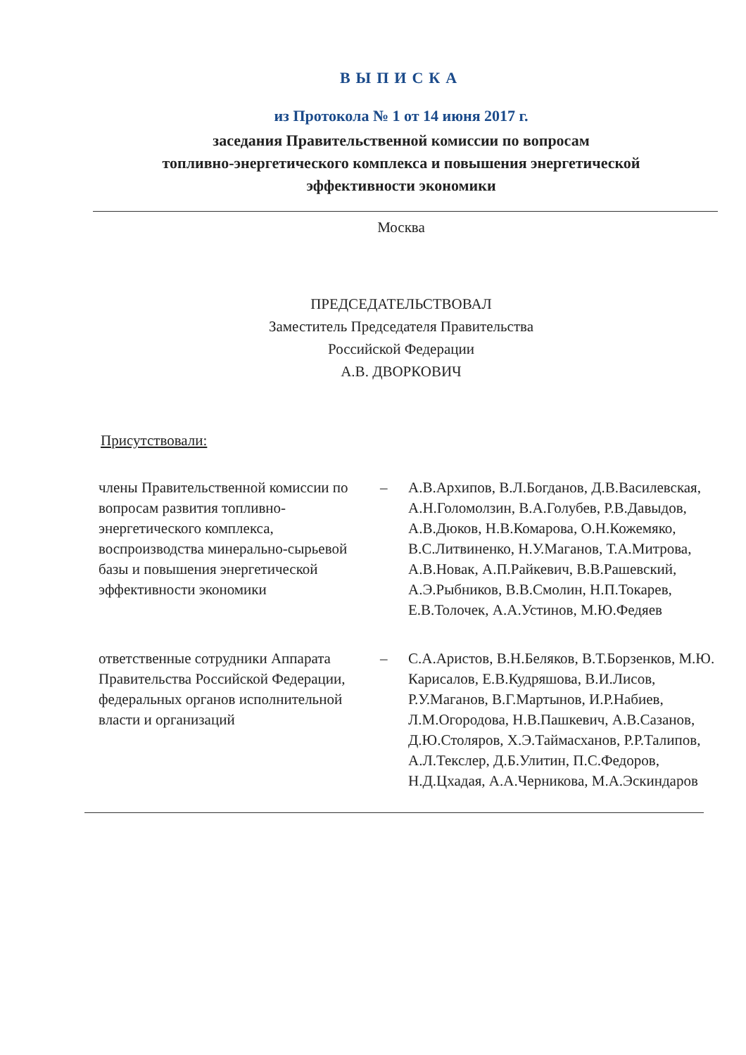ВЫПИСКА
из Протокола № 1 от 14 июня 2017 г.
заседания Правительственной комиссии по вопросам
топливно-энергетического комплекса и повышения энергетической
эффективности экономики
Москва
ПРЕДСЕДАТЕЛЬСТВОВАЛ
Заместитель Председателя Правительства
Российской Федерации
А.В. ДВОРКОВИЧ
Присутствовали:
члены Правительственной комиссии по вопросам развития топливно-энергетического комплекса, воспроизводства минерально-сырьевой базы и повышения энергетической эффективности экономики
– А.В.Архипов, В.Л.Богданов, Д.В.Василевская, А.Н.Голомолзин, В.А.Голубев, Р.В.Давыдов, А.В.Дюков, Н.В.Комарова, О.Н.Кожемяко, В.С.Литвиненко, Н.У.Маганов, Т.А.Митрова, А.В.Новак, А.П.Райкевич, В.В.Рашевский, А.Э.Рыбников, В.В.Смолин, Н.П.Токарев, Е.В.Толочек, А.А.Устинов, М.Ю.Федяев
ответственные сотрудники Аппарата Правительства Российской Федерации, федеральных органов исполнительной власти и организаций
– С.А.Аристов, В.Н.Беляков, В.Т.Борзенков, М.Ю. Карисалов, Е.В.Кудряшова, В.И.Лисов, Р.У.Маганов, В.Г.Мартынов, И.Р.Набиев, Л.М.Огородова, Н.В.Пашкевич, А.В.Сазанов, Д.Ю.Столяров, Х.Э.Таймасханов, Р.Р.Талипов, А.Л.Текслер, Д.Б.Улитин, П.С.Федоров, Н.Д.Цхадая, А.А.Черникова, М.А.Эскиндаров